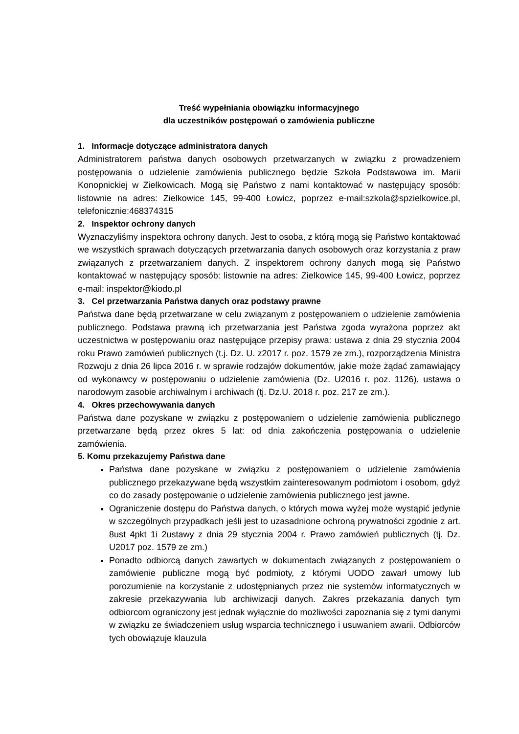Treść wypełniania obowiązku informacyjnego
dla uczestników postępowań o zamówienia publiczne
1. Informacje dotyczące administratora danych
Administratorem państwa danych osobowych przetwarzanych w związku z prowadzeniem postępowania o udzielenie zamówienia publicznego będzie Szkoła Podstawowa im. Marii Konopnickiej w Zielkowicach. Mogą się Państwo z nami kontaktować w następujący sposób: listownie na adres: Zielkowice 145, 99-400 Łowicz, poprzez e-mail:szkola@spzielkowice.pl, telefonicznie:468374315
2. Inspektor ochrony danych
Wyznaczyliśmy inspektora ochrony danych. Jest to osoba, z którą mogą się Państwo kontaktować we wszystkich sprawach dotyczących przetwarzania danych osobowych oraz korzystania z praw związanych z przetwarzaniem danych. Z inspektorem ochrony danych mogą się Państwo kontaktować w następujący sposób: listownie na adres: Zielkowice 145, 99-400 Łowicz, poprzez e-mail: inspektor@kiodo.pl
3. Cel przetwarzania Państwa danych oraz podstawy prawne
Państwa dane będą przetwarzane w celu związanym z postępowaniem o udzielenie zamówienia publicznego. Podstawa prawną ich przetwarzania jest Państwa zgoda wyrażona poprzez akt uczestnictwa w postępowaniu oraz następujące przepisy prawa: ustawa z dnia 29 stycznia 2004 roku Prawo zamówień publicznych (t.j. Dz. U. z2017 r. poz. 1579 ze zm.), rozporządzenia Ministra Rozwoju z dnia 26 lipca 2016 r. w sprawie rodzajów dokumentów, jakie może żądać zamawiający od wykonawcy w postępowaniu o udzielenie zamówienia (Dz. U2016 r. poz. 1126), ustawa o narodowym zasobie archiwalnym i archiwach (tj. Dz.U. 2018 r. poz. 217 ze zm.).
4. Okres przechowywania danych
Państwa dane pozyskane w związku z postępowaniem o udzielenie zamówienia publicznego przetwarzane będą przez okres 5 lat: od dnia zakończenia postępowania o udzielenie zamówienia.
5. Komu przekazujemy Państwa dane
Państwa dane pozyskane w związku z postępowaniem o udzielenie zamówienia publicznego przekazywane będą wszystkim zainteresowanym podmiotom i osobom, gdyż co do zasady postępowanie o udzielenie zamówienia publicznego jest jawne.
Ograniczenie dostępu do Państwa danych, o których mowa wyżej może wystąpić jedynie w szczególnych przypadkach jeśli jest to uzasadnione ochroną prywatności zgodnie z art. 8ust 4pkt 1i 2ustawy z dnia 29 stycznia 2004 r. Prawo zamówień publicznych (tj. Dz. U2017 poz. 1579 ze zm.)
Ponadto odbiorcą danych zawartych w dokumentach związanych z postępowaniem o zamówienie publiczne mogą być podmioty, z którymi UODO zawarł umowy lub porozumienie na korzystanie z udostępnianych przez nie systemów informatycznych w zakresie przekazywania lub archiwizacji danych. Zakres przekazania danych tym odbiorcom ograniczony jest jednak wyłącznie do możliwości zapoznania się z tymi danymi w związku ze świadczeniem usług wsparcia technicznego i usuwaniem awarii. Odbiorców tych obowiązuje klauzula